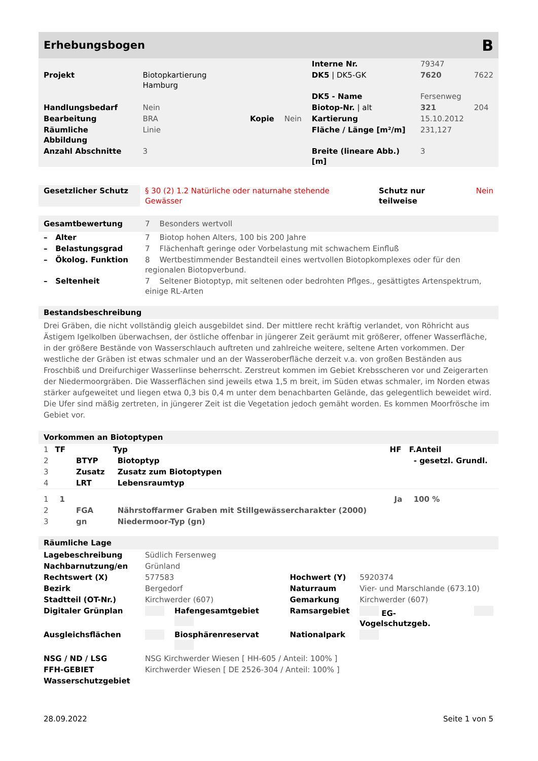Erhebungsbogen B
| | | | | Interne Nr. | 79347 | |
| Projekt | Biotopkartierung Hamburg | | | DK5 / DK5-GK | 7620 | 7622 |
| | | | | DK5 - Name | Fersenweg | |
| Handlungsbedarf | Nein | | | Biotop-Nr. / alt | 321 | 204 |
| Bearbeitung | BRA | Kopie | Nein | Kartierung | 15.10.2012 | |
| Räumliche Abbildung | Linie | | | Fläche / Länge [m²/m] | 231,127 | |
| Anzahl Abschnitte | 3 | | | Breite (lineare Abb.) [m] | 3 | |
| Gesetzlicher Schutz | § 30 (2) 1.2 Natürliche oder naturnahe stehende Gewässer | Schutz nur teilweise | Nein |
| Gesamtbewertung | 7 Besonders wertvoll |
| – Alter | 7 Biotop hohen Alters, 100 bis 200 Jahre |
| – Belastungsgrad | 7 Flächenhaft geringe oder Vorbelastung mit schwachem Einfluß |
| – Ökolog. Funktion | 8 Wertbestimmender Bestandteil eines wertvollen Biotopkomplexes oder für den regionalen Biotopverbund. |
| – Seltenheit | 7 Seltener Biotoptyp, mit seltenen oder bedrohten Pflges., gesättigtes Artenspektrum, einige RL-Arten |
Bestandsbeschreibung
Drei Gräben, die nicht vollständig gleich ausgebildet sind. Der mittlere recht kräftig verlandet, von Röhricht aus Ästigem Igelkolben überwachsen, der östliche offenbar in jüngerer Zeit geräumt mit größerer, offener Wasserfläche, in der größere Bestände von Wasserschlauch auftreten und zahlreiche weitere, seltene Arten vorkommen. Der westliche der Gräben ist etwas schmaler und an der Wasseroberfläche derzeit v.a. von großen Beständen aus Froschbiß und Dreifurchiger Wasserlinse beherrscht. Zerstreut kommen im Gebiet Krebsscheren vor und Zeigerarten der Niedermoorgräben. Die Wasserflächen sind jeweils etwa 1,5 m breit, im Süden etwas schmaler, im Norden etwas stärker aufgeweitet und liegen etwa 0,3 bis 0,4 m unter dem benachbarten Gelände, das gelegentlich beweidet wird. Die Ufer sind mäßig zertreten, in jüngerer Zeit ist die Vegetation jedoch gemäht worden. Es kommen Moorfrösche im Gebiet vor.
Vorkommen an Biotoptypen
| 1 | TF | | Typ | HF | F.Anteil |
| 2 | | BTYP | Biotoptyp | | - gesetzl. Grundl. |
| 3 | | Zusatz | Zusatz zum Biotoptypen | | |
| 4 | | LRT | Lebensraumtyp | | |
| 1 | 1 | | | Ja | 100 % |
| 2 | | FGA | Nährstoffarmer Graben mit Stillgewässercharakter (2000) | | |
| 3 | | gn | Niedermoor-Typ (gn) | | |
Räumliche Lage
| Lagebeschreibung | Südlich Fersenweg | | | | |
| Nachbarnutzung/en | Grünland | | | | |
| Rechtswert (X) | 577583 | | Hochwert (Y) | 5920374 | |
| Bezirk | Bergedorf | | Naturraum | Vier- und Marschlande (673.10) | |
| Stadtteil (OT-Nr.) | Kirchwerder (607) | | Gemarkung | Kirchwerder (607) | |
| Digitaler Grünplan | | Hafengesamtgebiet | Ramsargebiet | EG-Vogelschutzgeb. | |
| Ausgleichsflächen | | Biosphärenreservat | Nationalpark | | |
| NSG / ND / LSG | NSG Kirchwerder Wiesen [ HH-605 / Anteil: 100% ] | | | | |
| FFH-GEBIET | Kirchwerder Wiesen [ DE 2526-304 / Anteil: 100% ] | | | | |
| Wasserschutzgebiet | | | | | |
28.09.2022 Seite 1 von 5